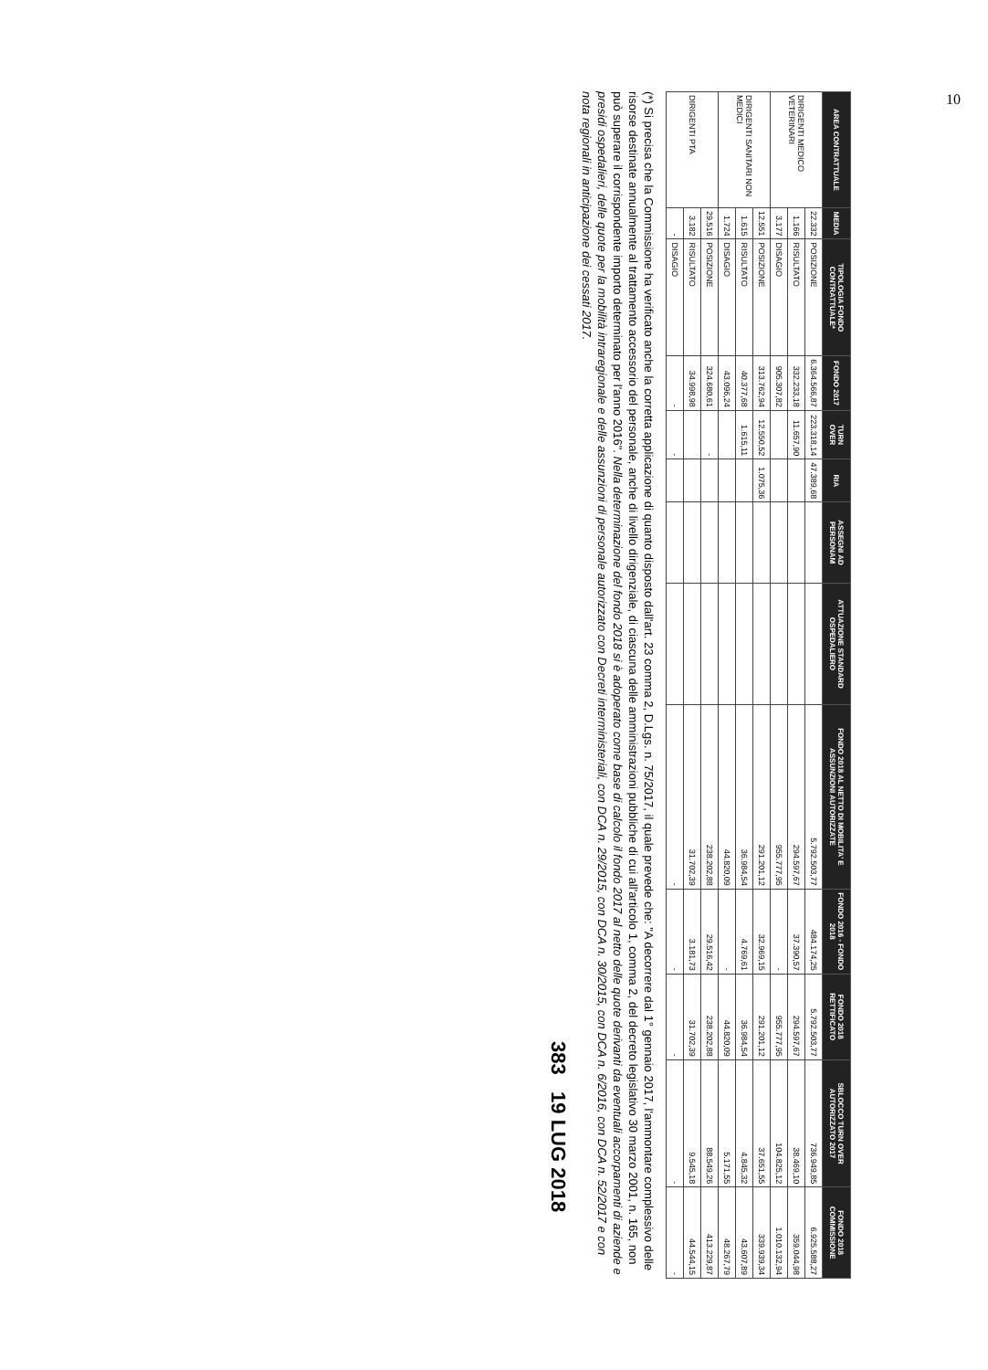| AREA CONTRATTUALE | MEDIA | TIPOLOGIA FONDO CONTRATTUALE* | FONDO 2017 | TURN OVER | RIA | ASSEGNI AD PERSONAM | ATTUAZIONE STANDARD OSPEDALIERO | FONDO 2018 AL NETTO DI MOBILITA' E ASSUNZIONI AUTORIZZATE | FONDO 2016 - FONDO 2018 | FONDO 2018 RETTIFICATO | SBLOCCO TURN OVER AUTORIZZATO 2017 | FONDO 2018 COMMISSIONE |
| --- | --- | --- | --- | --- | --- | --- | --- | --- | --- | --- | --- | --- |
| DIRIGENTI MEDICO VETERINARI | 22.332 | POSIZIONE | 6.364.566,87 | 223.318,14 | 47.389,68 | | | 5.792.503,77 | 484.174,25 | 5.792.503,77 | 736.949,85 | 6.925.588,27 |
| | 1.166 | RISULTATO | 332.233,18 | 11.657,90 | | | | 294.597,67 | 37.390,57 | 294.597,67 | 38.469,10 | 359.044,98 |
| | 3.177 | DISAGIO | 905.307,82 | | | | | 955.777,95 | - | 955.777,95 | 104.825,12 | 1.010.132,94 |
| DIRIGENTI SANITARI NON MEDICI | 12.551 | POSIZIONE | 313.762,94 | 12.550,52 | 1.075,36 | | | 291.201,12 | 32.969,15 | 291.201,12 | 37.651,55 | 339.939,34 |
| | 1.615 | RISULTATO | 40.377,68 | 1.615,11 | | | | 36.984,54 | 4.769,61 | 36.984,54 | 4.845,32 | 43.607,89 |
| | 1.724 | DISAGIO | 43.096,24 | | | | | 44.820,09 | - | 44.820,09 | 5.171,55 | 48.267,79 |
| DIRIGENTI PTA | 29.516 | POSIZIONE | 324.680,61 | - | | | | 238.202,88 | 29.516,42 | 238.202,88 | 88.549,26 | 413.229,87 |
| | 3.182 | RISULTATO | 34.998,98 | | | | | 31.702,39 | 3.181,73 | 31.702,39 | 9.545,18 | 44.544,15 |
| | - | DISAGIO | - | - | | | | - | - | - | - | - |
(*) Si precisa che la Commissione ha verificato anche la corretta applicazione di quanto disposto dall'art. 23 comma 2, D.Lgs. n. 75/2017, il quale prevede che: "A decorrere dal 1° gennaio 2017, l'ammontare complessivo delle risorse destinate annualmente al trattamento accessorio del personale, anche di livello dirigenziale, di ciascuna delle amministrazioni pubbliche di cui all'articolo 1, comma 2, del decreto legislativo 30 marzo 2001, n. 165, non può superare il corrispondente importo determinato per l'anno 2016". Nella determinazione del fondo 2018 si è adoperato come base di calcolo il fondo 2017 al netto delle quote derivanti da eventuali accorpamenti di aziende e presidi ospedalieri, delle quote per la mobilità intraregionale e delle assunzioni di personale autorizzato con Decreti interministeriali, con DCA n. 29/2015, con DCA n. 30/2015, con DCA n. 6/2016, con DCA n. 52/2017 e con nota regionali in anticipazione dei cessati 2017.
383 19 LUG 2018
10